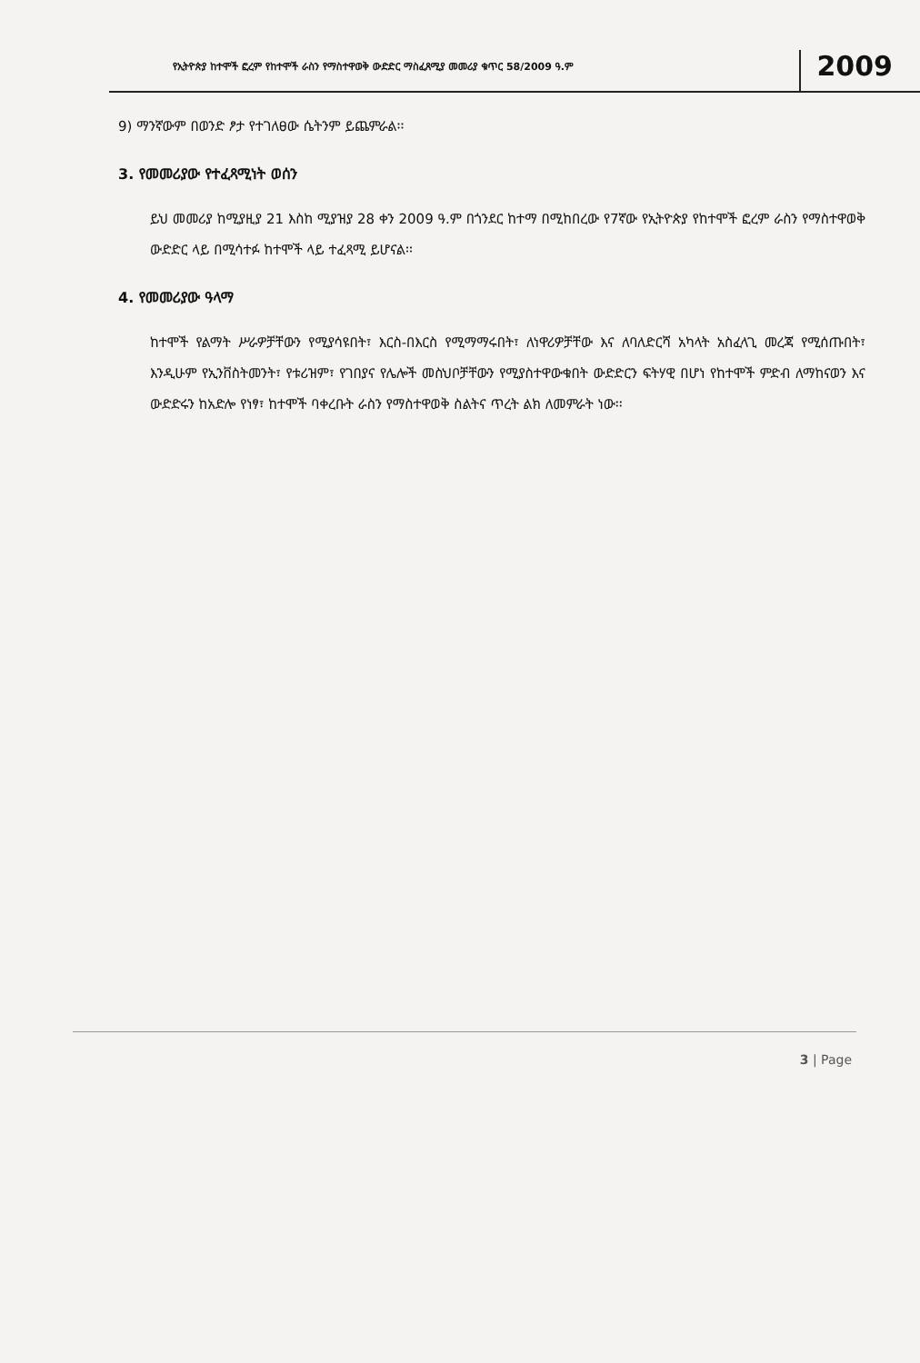የኢትዮጵያ ከተሞች ፎረም የከተሞች ራስን የማስተዋወቅ ውድድር ማስፈጸሚያ መመሪያ ቁጥር 58/2009 ዓ.ም
2009
9) ማንኛውም በወንድ ፆታ የተገለፀው ሴትንም ይጨምራል፡፡
3. የመመሪያው የተፈጻሚነት ወሰን
ይህ መመሪያ ከሚያዚያ 21 እስከ ሚያዝያ 28 ቀን 2009 ዓ.ም በጎንደር ከተማ በሚከበረው የ7ኛው የኢትዮጵያ የከተሞች ፎረም ራስን የማስተዋወቅ ውድድር ላይ በሚሳተፉ ከተሞች ላይ ተፈጻሚ ይሆናል፡፡
4. የመመሪያው ዓላማ
ከተሞች የልማት ሥራዎቻቸውን የሚያሳዩበት፣ እርስ-በእርስ የሚማማሩበት፣ ለነዋሪዎቻቸው እና ለባለድርሻ አካላት አስፈላጊ መረጃ የሚሰጡበት፣ እንዲሁም የኢንቨስትመንት፣ የቱሪዝም፣ የገበያና የሌሎች መስህቦቻቸውን የሚያስተዋውቁበት ውድድርን ፍትሃዊ በሆነ የከተሞች ምድብ ለማከናወን እና ውድድሩን ከአድሎ የነፃ፣ ከተሞች ባቀረቡት ራስን የማስተዋወቅ ስልትና ጥረት ልክ ለመምራት ነው፡፡
3 | Page